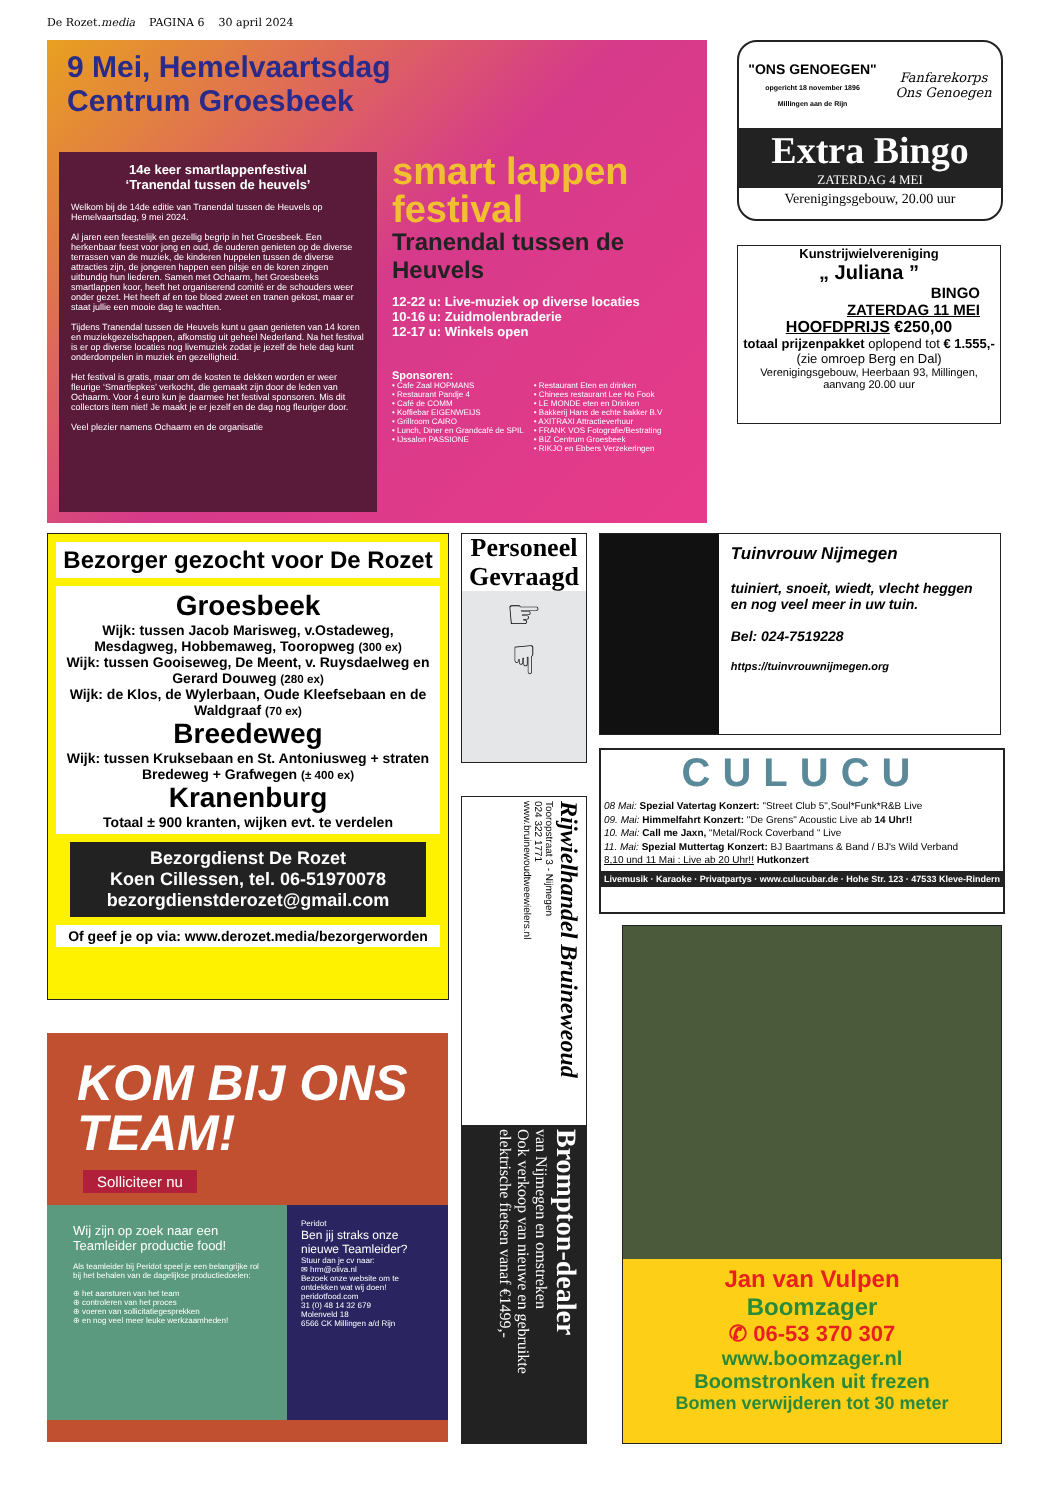De Rozet.media PAGINA 6 30 april 2024
9 Mei, Hemelvaartsdag
Centrum Groesbeek
14e keer smartlappenfestival
‘Tranendal tussen de heuvels’
Welkom bij de 14de editie van Tranendal tussen de Heuvels op Hemelvaartsdag, 9 mei 2024.
Al jaren een feestelijk en gezellig begrip in het Groesbeek. Een herkenbaar feest voor jong en oud, de ouderen genieten op de diverse terrassen van de muziek, de kinderen huppelen tussen de diverse attracties zijn, de jongeren happen een pilsje en de koren zingen uitbundig hun liederen. Samen met Ochaarm, het Groesbeeks smartlappen koor, heeft het organiserend comité er de schouders weer onder gezet. Het heeft af en toe bloed zweet en tranen gekost, maar er staat jullie een mooie dag te wachten.
Tijdens Tranendal tussen de Heuvels kunt u gaan genieten van 14 koren en muziekgezelschappen, afkomstig uit geheel Nederland. Na het festival is er op diverse locaties nog livemuziek zodat je jezelf de hele dag kunt onderdompelen in muziek en gezelligheid.
Het festival is gratis, maar om de kosten te dekken worden er weer fleurige ‘Smartlepkes’ verkocht, die gemaakt zijn door de leden van Ochaarm. Voor 4 euro kun je daarmee het festival sponsoren. Mis dit collectors item niet! Je maakt je er jezelf en de dag nog fleuriger door.
Veel plezier namens Ochaarm en de organisatie
smart lappen festival
Tranendal tussen de Heuvels
12-22 u: Live-muziek op diverse locaties
10-16 u: Zuidmolenbraderie
12-17 u: Winkels open
Sponsoren:
• Cafe Zaal HOPMANS
• Restaurant Pandje 4
• Café de COMM
• Koffiebar EIGENWEIJS
• Grillroom CAIRO
• Lunch, Diner en Grandcafé de SPIL
• IJssalon PASSIONE
• Restaurant Eten en drinken
• Chinees restaurant Lee Ho Fook
• LE MONDE eten en Drinken
• Bakkerij Hans de echte bakker B.V
• AXITRAXI Attractieverhuur
• FRANK VOS Fotografie/Bestrating
• BIZ Centrum Groesbeek
• RIKJO en Ebbers Verzekeringen
"ONS GENOEGEN"
opgericht 18 november 1896
Millingen aan de Rijn Fanfarekorps
Ons Genoegen
Extra Bingo
ZATERDAG 4 MEI
Verenigingsgebouw, 20.00 uur
Kunstrijwielvereniging
„ Juliana ”
BINGO
ZATERDAG 11 MEI
HOOFDPRIJS €250,00
totaal prijzenpakket oplopend tot € 1.555,- (zie omroep Berg en Dal)
Verenigingsgebouw, Heerbaan 93, Millingen, aanvang 20.00 uur
Bezorger gezocht voor De Rozet
Groesbeek
Wijk: tussen Jacob Marisweg, v.Ostadeweg, Mesdagweg, Hobbemaweg, Tooropweg (300 ex)
Wijk: tussen Gooiseweg, De Meent, v. Ruysdaelweg en Gerard Douweg (280 ex)
Wijk: de Klos, de Wylerbaan, Oude Kleefsebaan en de Waldgraaf (70 ex)
Breedeweg
Wijk: tussen Kruksebaan en St. Antoniusweg + straten Bredeweg + Grafwegen (± 400 ex)
Kranenburg
Totaal ± 900 kranten, wijken evt. te verdelen
Bezorgdienst De Rozet
Koen Cillessen, tel. 06-51970078
bezorgdienstderozet@gmail.com
Of geef je op via: www.derozet.media/bezorgerworden
Personeel Gevraagd
☞
☟
Tuinvrouw Nijmegen
tuiniert, snoeit, wiedt, vlecht heggen en nog veel meer in uw tuin.
Bel: 024-7519228
https://tuinvrouwnijmegen.org
CULUCU
08 Mai: Spezial Vatertag Konzert: "Street Club 5",Soul*Funk*R&B Live
09. Mai: Himmelfahrt Konzert: "De Grens" Acoustic Live ab 14 Uhr!!
10. Mai: Call me Jaxn, “Metal/Rock Coverband “ Live
11. Mai: Spezial Muttertag Konzert: BJ Baartmans & Band / BJ's Wild Verband
8,10 und 11 Mai : Live ab 20 Uhr!! Hutkonzert
Livemusik · Karaoke · Privatpartys · www.culucubar.de · Hohe Str. 123 · 47533 Kleve-Rindern
Rijwielhandel Bruineweoud
Tooropstraat 3 - Nijmegen
024 322 1771
www.bruinewoudtweewielers.nl
Brompton-dealer
van Nijmegen en omstreken
Ook verkoop van nieuwe en gebruikte elektrische fietsen vanaf €1499,-
KOM BIJ ONS TEAM!
Solliciteer nu
Wij zijn op zoek naar een Teamleider productie food!
Als teamleider bij Peridot speel je een belangrijke rol bij het behalen van de dagelijkse productiedoelen:
⊕ het aansturen van het team
⊕ controleren van het proces
⊕ voeren van sollicitatiegesprekken
⊕ en nog veel meer leuke werkzaamheden!
Peridot
Ben jij straks onze nieuwe Teamleider?
Stuur dan je cv naar:
✉ hrm@oliva.nl
Bezoek onze website om te ontdekken wat wij doen!
peridotfood.com
31 (0) 48 14 32 679
Molenveld 18
6566 CK Millingen a/d Rijn
Jan van Vulpen
Boomzager
✆ 06-53 370 307
www.boomzager.nl
Boomstronken uit frezen
Bomen verwijderen tot 30 meter